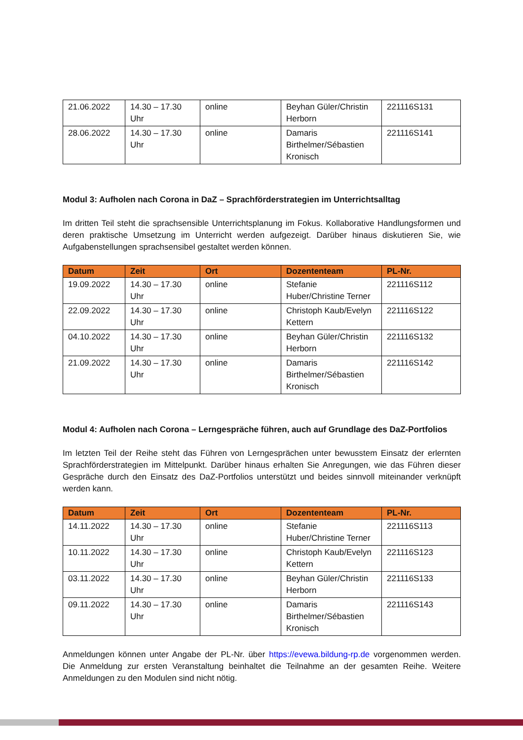| 21.06.2022 | 14.30 – 17.30 Uhr | online | Beyhan Güler/Christin Herborn | 221116S131 |
| 28.06.2022 | 14.30 – 17.30 Uhr | online | Damaris Birthelmer/Sébastien Kronisch | 221116S141 |
Modul 3: Aufholen nach Corona in DaZ – Sprachförderstrategien im Unterrichtsalltag
Im dritten Teil steht die sprachsensible Unterrichtsplanung im Fokus. Kollaborative Handlungsformen und deren praktische Umsetzung im Unterricht werden aufgezeigt. Darüber hinaus diskutieren Sie, wie Aufgabenstellungen sprachsensibel gestaltet werden können.
| Datum | Zeit | Ort | Dozententeam | PL-Nr. |
| --- | --- | --- | --- | --- |
| 19.09.2022 | 14.30 – 17.30 Uhr | online | Stefanie Huber/Christine Terner | 221116S112 |
| 22.09.2022 | 14.30 – 17.30 Uhr | online | Christoph Kaub/Evelyn Kettern | 221116S122 |
| 04.10.2022 | 14.30 – 17.30 Uhr | online | Beyhan Güler/Christin Herborn | 221116S132 |
| 21.09.2022 | 14.30 – 17.30 Uhr | online | Damaris Birthelmer/Sébastien Kronisch | 221116S142 |
Modul 4: Aufholen nach Corona – Lerngespräche führen, auch auf Grundlage des DaZ-Portfolios
Im letzten Teil der Reihe steht das Führen von Lerngesprächen unter bewusstem Einsatz der erlernten Sprachförderstrategien im Mittelpunkt. Darüber hinaus erhalten Sie Anregungen, wie das Führen dieser Gespräche durch den Einsatz des DaZ-Portfolios unterstützt und beides sinnvoll miteinander verknüpft werden kann.
| Datum | Zeit | Ort | Dozententeam | PL-Nr. |
| --- | --- | --- | --- | --- |
| 14.11.2022 | 14.30 – 17.30 Uhr | online | Stefanie Huber/Christine Terner | 221116S113 |
| 10.11.2022 | 14.30 – 17.30 Uhr | online | Christoph Kaub/Evelyn Kettern | 221116S123 |
| 03.11.2022 | 14.30 – 17.30 Uhr | online | Beyhan Güler/Christin Herborn | 221116S133 |
| 09.11.2022 | 14.30 – 17.30 Uhr | online | Damaris Birthelmer/Sébastien Kronisch | 221116S143 |
Anmeldungen können unter Angabe der PL-Nr. über https://evewa.bildung-rp.de vorgenommen werden. Die Anmeldung zur ersten Veranstaltung beinhaltet die Teilnahme an der gesamten Reihe. Weitere Anmeldungen zu den Modulen sind nicht nötig.